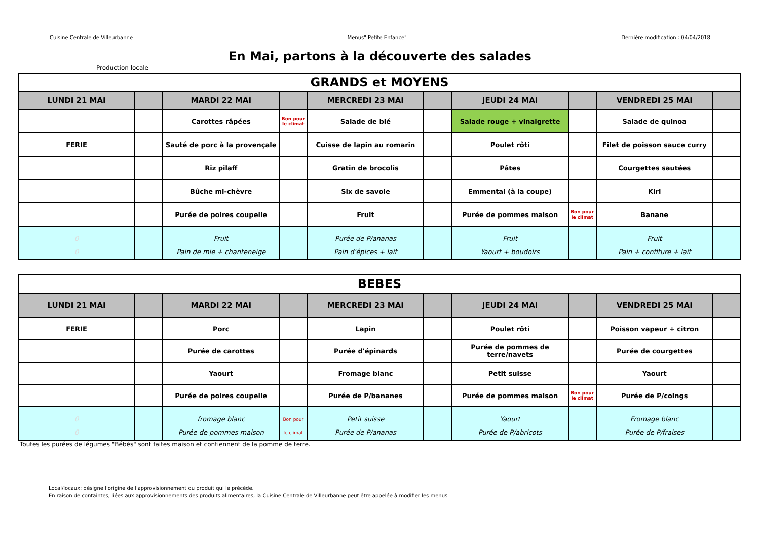Cuisine Centrale de Villeurbanne Menus" Petite Enfance" Dernière modification : 04/04/2018
En Mai, partons à la découverte des salades
Production locale
| GRANDS et MOYENS | | | | | | | | | |
| --- | --- | --- | --- | --- | --- | --- | --- | --- | --- |
| LUNDI 21 MAI | | MARDI 22 MAI | | MERCREDI 23 MAI | | JEUDI 24 MAI | | VENDREDI 25 MAI | |
| | | Carottes râpées | Bon pour le climat | Salade de blé | | Salade rouge + vinaigrette | | Salade de quinoa | |
| FERIE | | Sauté de porc à la provençale | | Cuisse de lapin au romarin | | Poulet rôti | | Filet de poisson sauce curry | |
| | | Riz pilaff | | Gratin de brocolis | | Pâtes | | Courgettes sautées | |
| | | Bûche mi-chèvre | | Six de savoie | | Emmental (à la coupe) | | Kiri | |
| | | Purée de poires coupelle | | Fruit | | Purée de pommes maison | Bon pour le climat | Banane | |
| 0 0 | | Fruit Pain de mie + chanteneige | | Purée de P/ananas Pain d'épices + lait | | Fruit Yaourt + boudoirs | | Fruit Pain + confiture + lait | |
| BEBES | | | | | | | | | |
| --- | --- | --- | --- | --- | --- | --- | --- | --- | --- |
| LUNDI 21 MAI | | MARDI 22 MAI | | MERCREDI 23 MAI | | JEUDI 24 MAI | | VENDREDI 25 MAI | |
| FERIE | | Porc | | Lapin | | Poulet rôti | | Poisson vapeur + citron | |
| | | Purée de carottes | | Purée d'épinards | | Purée de pommes de terre/navets | | Purée de courgettes | |
| | | Yaourt | | Fromage blanc | | Petit suisse | | Yaourt | |
| | | Purée de poires coupelle | | Purée de P/bananes | | Purée de pommes maison | Bon pour le climat | Purée de P/coings | |
| 0 0 | | fromage blanc Purée de pommes maison | Bon pour le climat | Petit suisse Purée de P/ananas | | Yaourt Purée de P/abricots | | Fromage blanc Purée de P/fraises | |
Toutes les purées de légumes "Bébés" sont faites maison et contiennent de la pomme de terre.
Local/locaux: désigne l'origine de l'approvisionnement du produit qui le précède.
En raison de containtes, liées aux approvisionnements des produits alimentaires, la Cuisine Centrale de Villeurbanne peut être appelée à modifier les menus